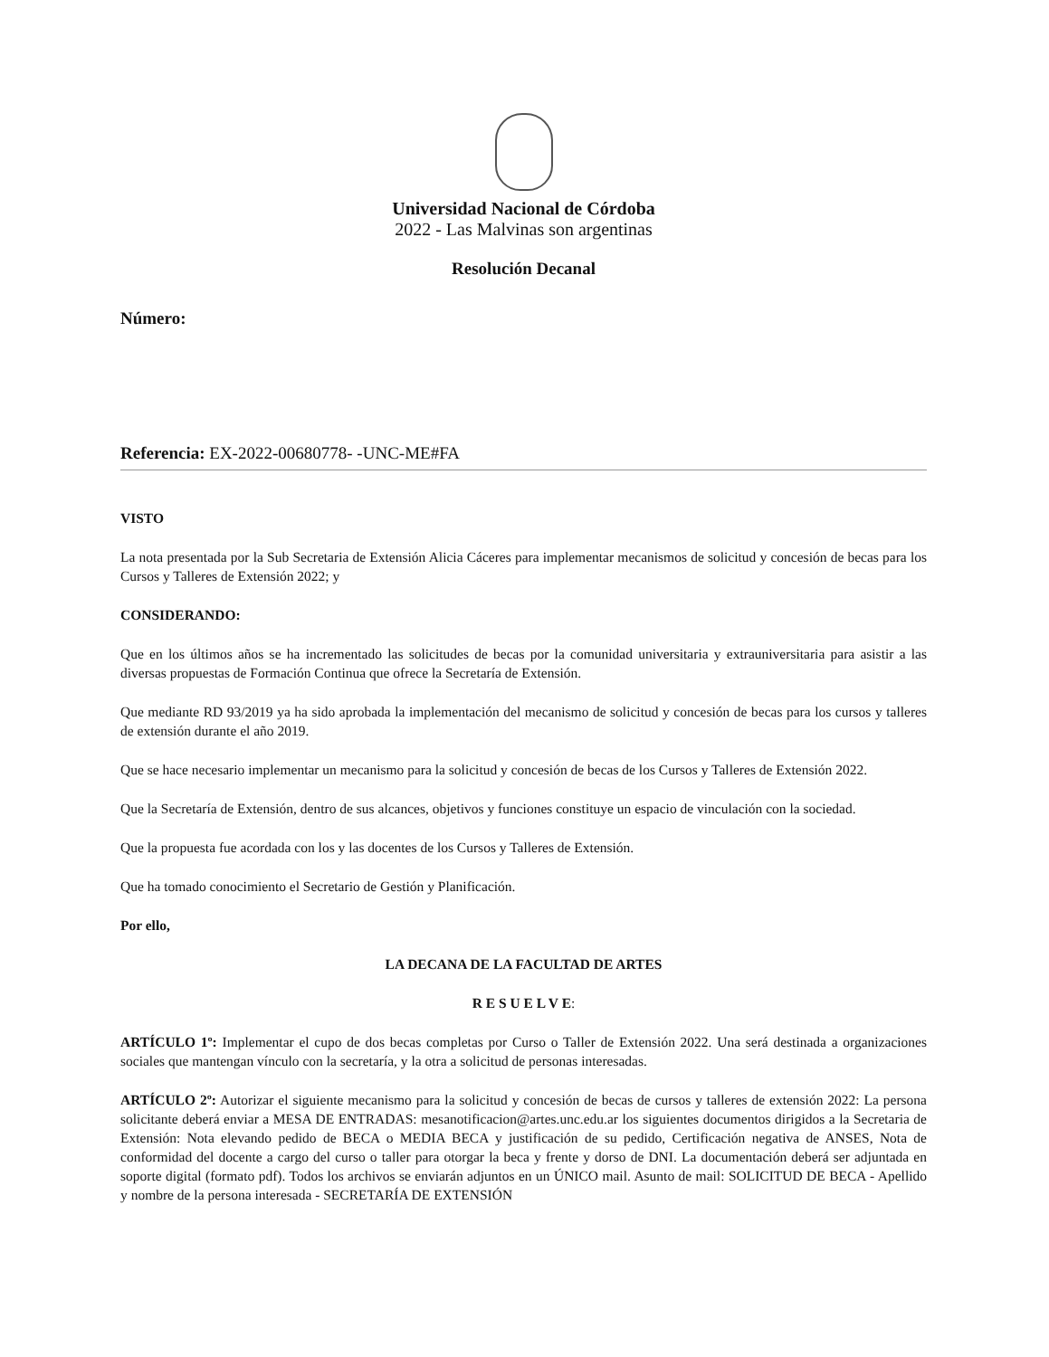Universidad Nacional de Córdoba
2022 - Las Malvinas son argentinas
Resolución Decanal
Número:
Referencia: EX-2022-00680778- -UNC-ME#FA
VISTO
La nota presentada por la Sub Secretaria de Extensión Alicia Cáceres para implementar mecanismos de solicitud y concesión de becas para los Cursos y Talleres de Extensión 2022; y
CONSIDERANDO:
Que en los últimos años se ha incrementado las solicitudes de becas por la comunidad universitaria y extrauniversitaria para asistir a las diversas propuestas de Formación Continua que ofrece la Secretaría de Extensión.
Que mediante RD 93/2019 ya ha sido aprobada la implementación del mecanismo de solicitud y concesión de becas para los cursos y talleres de extensión durante el año 2019.
Que se hace necesario implementar un mecanismo para la solicitud y concesión de becas de los Cursos y Talleres de Extensión 2022.
Que la Secretaría de Extensión, dentro de sus alcances, objetivos y funciones constituye un espacio de vinculación con la sociedad.
Que la propuesta fue acordada con los y las docentes de los Cursos y Talleres de Extensión.
Que ha tomado conocimiento el Secretario de Gestión y Planificación.
Por ello,
LA DECANA DE LA FACULTAD DE ARTES
R E S U E L V E:
ARTÍCULO 1º: Implementar el cupo de dos becas completas por Curso o Taller de Extensión 2022. Una será destinada a organizaciones sociales que mantengan vínculo con la secretaría, y la otra a solicitud de personas interesadas.
ARTÍCULO 2º: Autorizar el siguiente mecanismo para la solicitud y concesión de becas de cursos y talleres de extensión 2022: La persona solicitante deberá enviar a MESA DE ENTRADAS: mesanotificacion@artes.unc.edu.ar los siguientes documentos dirigidos a la Secretaria de Extensión: Nota elevando pedido de BECA o MEDIA BECA y justificación de su pedido, Certificación negativa de ANSES, Nota de conformidad del docente a cargo del curso o taller para otorgar la beca y frente y dorso de DNI. La documentación deberá ser adjuntada en soporte digital (formato pdf). Todos los archivos se enviarán adjuntos en un ÚNICO mail. Asunto de mail: SOLICITUD DE BECA - Apellido y nombre de la persona interesada - SECRETARÍA DE EXTENSIÓN